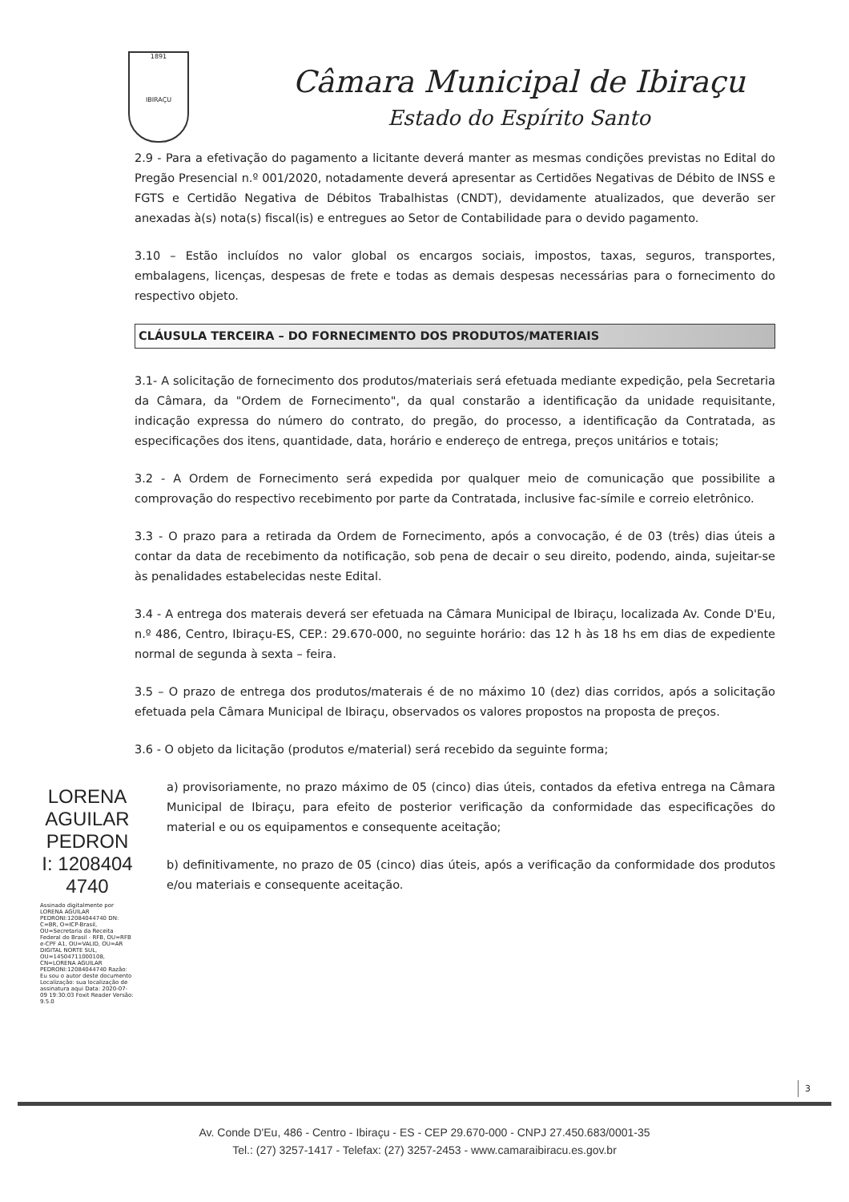1891
IBIRAÇU
Câmara Municipal de Ibiraçu
Estado do Espírito Santo
2.9 - Para a efetivação do pagamento a licitante deverá manter as mesmas condições previstas no Edital do Pregão Presencial n.º 001/2020, notadamente deverá apresentar as Certidões Negativas de Débito de INSS e FGTS e Certidão Negativa de Débitos Trabalhistas (CNDT), devidamente atualizados, que deverão ser anexadas à(s) nota(s) fiscal(is) e entregues ao Setor de Contabilidade para o devido pagamento.
3.10 – Estão incluídos no valor global os encargos sociais, impostos, taxas, seguros, transportes, embalagens, licenças, despesas de frete e todas as demais despesas necessárias para o fornecimento do respectivo objeto.
CLÁUSULA TERCEIRA – DO FORNECIMENTO DOS PRODUTOS/MATERIAIS
3.1- A solicitação de fornecimento dos produtos/materiais será efetuada mediante expedição, pela Secretaria da Câmara, da "Ordem de Fornecimento", da qual constarão a identificação da unidade requisitante, indicação expressa do número do contrato, do pregão, do processo, a identificação da Contratada, as especificações dos itens, quantidade, data, horário e endereço de entrega, preços unitários e totais;
3.2 - A Ordem de Fornecimento será expedida por qualquer meio de comunicação que possibilite a comprovação do respectivo recebimento por parte da Contratada, inclusive fac-símile e correio eletrônico.
3.3 - O prazo para a retirada da Ordem de Fornecimento, após a convocação, é de 03 (três) dias úteis a contar da data de recebimento da notificação, sob pena de decair o seu direito, podendo, ainda, sujeitar-se às penalidades estabelecidas neste Edital.
3.4 - A entrega dos materais deverá ser efetuada na Câmara Municipal de Ibiraçu, localizada Av. Conde D'Eu, n.º 486, Centro, Ibiraçu-ES, CEP.: 29.670-000, no seguinte horário: das 12 h às 18 hs em dias de expediente normal de segunda à sexta – feira.
3.5 – O prazo de entrega dos produtos/materais é de no máximo 10 (dez) dias corridos, após a solicitação efetuada pela Câmara Municipal de Ibiraçu, observados os valores propostos na proposta de preços.
3.6 - O objeto da licitação (produtos e/material) será recebido da seguinte forma;
a) provisoriamente, no prazo máximo de 05 (cinco) dias úteis, contados da efetiva entrega na Câmara Municipal de Ibiraçu, para efeito de posterior verificação da conformidade das especificações do material e ou os equipamentos e consequente aceitação;
b) definitivamente, no prazo de 05 (cinco) dias úteis, após a verificação da conformidade dos produtos e/ou materiais e consequente aceitação.
LORENA AGUILAR PEDRON I: 1208404 4740
Assinado digitalmente por LORENA AGUILAR PEDRONI:12084044740 DN: C=BR, O=ICP-Brasil, OU=Secretaria da Receita Federal do Brasil - RFB, OU=RFB e-CPF A1, OU=VALID, OU=AR DIGITAL NORTE SUL, OU=14504711000108, CN=LORENA AGUILAR PEDRONI:12084044740 Razão: Eu sou o autor deste documento Localização: sua localização de assinatura aqui Data: 2020-07-09 19:30:03 Foxit Reader Versão: 9.5.0
3
Av. Conde D'Eu, 486 - Centro - Ibiraçu - ES - CEP 29.670-000 - CNPJ 27.450.683/0001-35
Tel.: (27) 3257-1417 - Telefax: (27) 3257-2453 - www.camaraibiracu.es.gov.br